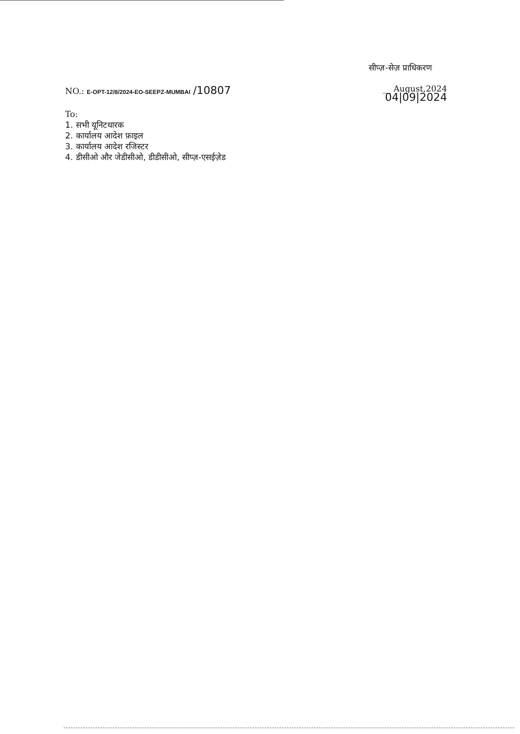सीप्ज़-सेज़ प्राधिकरण
NO.: E-OPT-12/8/2024-EO-SEEPZ-MUMBAI /10807
__ August,2024
04|09|2024
To:
1. सभी यूनिटधारक
2. कार्यालय आदेश फ़ाइल
3. कार्यालय आदेश रजिस्टर
4. डीसीओ और जेडीसीओ, डीडीसीओ, सीप्ज़-एसईज़ेड